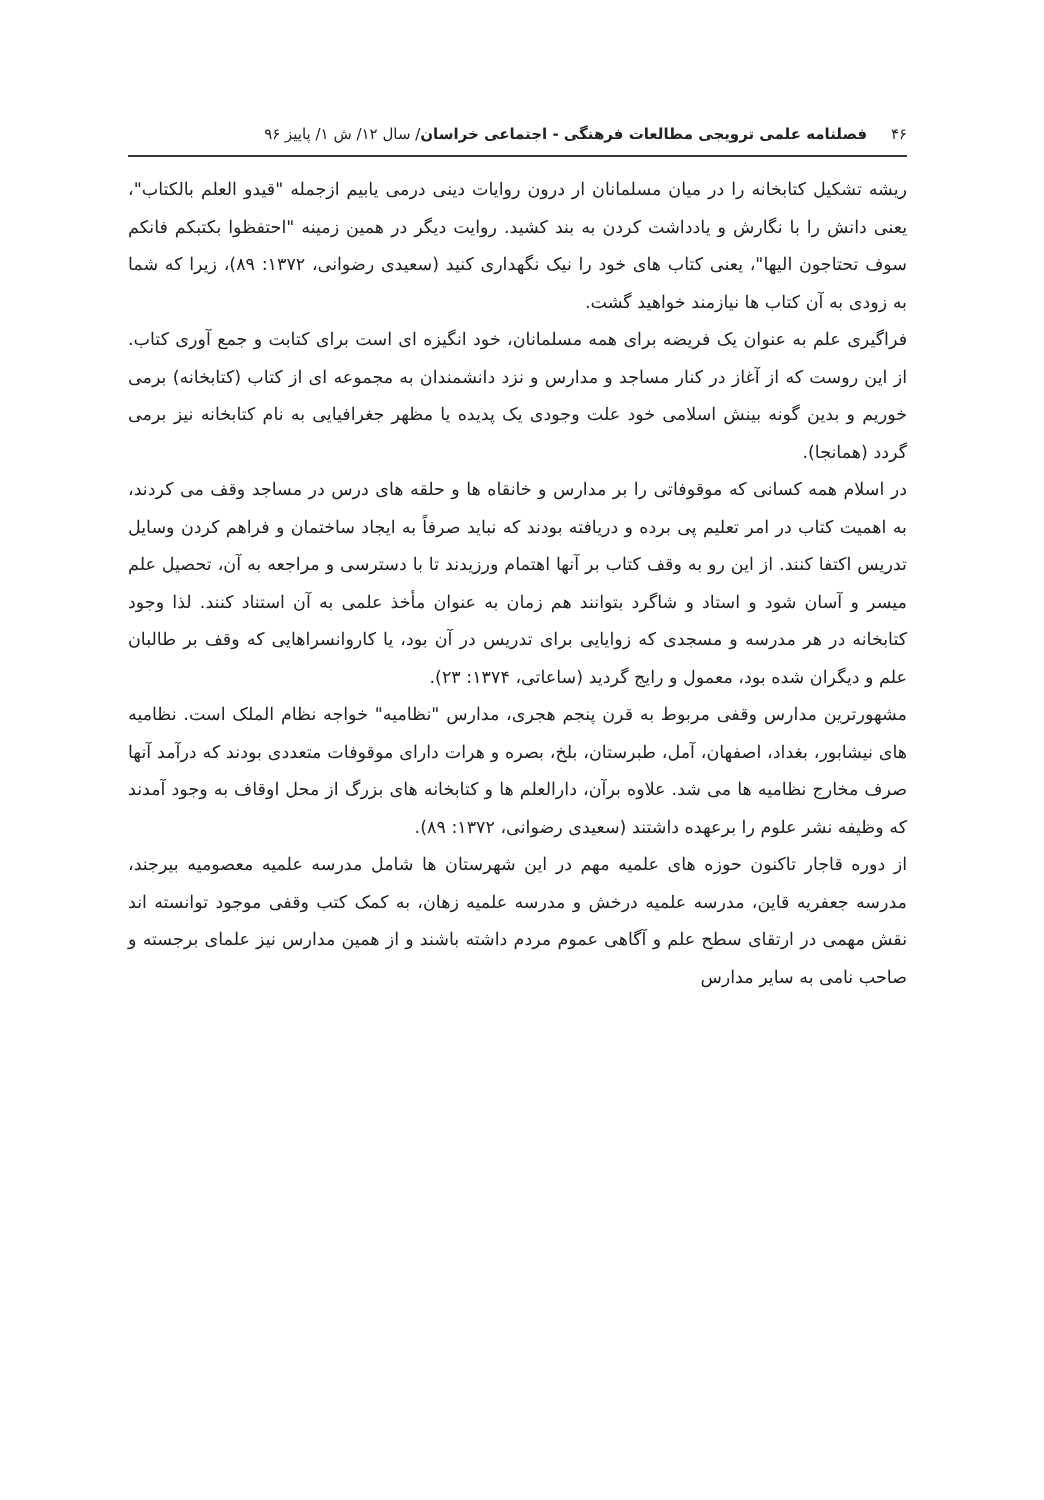۴۶ فصلنامه علمی ترویجی مطالعات فرهنگی - اجتماعی خراسان/ سال ۱۲/ ش ۱/ پاییز ۹۶
ریشه تشکیل کتابخانه را در میان مسلمانان ار درون روایات دینی درمی یابیم ازجمله "قیدو العلم بالکتاب"، یعنی دانش را با نگارش و یادداشت کردن به بند کشید. روایت دیگر در همین زمینه "احتفظوا بکتبکم فانکم سوف تحتاجون الیها"، یعنی کتاب های خود را نیک نگهداری کنید (سعیدی رضوانی، ۱۳۷۲: ۸۹)، زیرا که شما به زودی به آن کتاب ها نیازمند خواهید گشت.
فراگیری علم به عنوان یک فریضه برای همه مسلمانان، خود انگیزه ای است برای کتابت و جمع آوری کتاب. از این روست که از آغاز در کنار مساجد و مدارس و نزد دانشمندان به مجموعه ای از کتاب (کتابخانه) برمی خوریم و بدین گونه بینش اسلامی خود علت وجودی یک پدیده یا مظهر جغرافیایی به نام کتابخانه نیز برمی گردد (همانجا).
در اسلام همه کسانی که موقوفاتی را بر مدارس و خانقاه ها و حلقه های درس در مساجد وقف می کردند، به اهمیت کتاب در امر تعلیم پی برده و دریافته بودند که نباید صرفاً به ایجاد ساختمان و فراهم کردن وسایل تدریس اکتفا کنند. از این رو به وقف کتاب بر آنها اهتمام ورزیدند تا با دسترسی و مراجعه به آن، تحصیل علم میسر و آسان شود و استاد و شاگرد بتوانند هم زمان به عنوان مأخذ علمی به آن استناد کنند. لذا وجود کتابخانه در هر مدرسه و مسجدی که زوایایی برای تدریس در آن بود، یا کاروانسراهایی که وقف بر طالبان علم و دیگران شده بود، معمول و رایج گردید (ساعاتی، ۱۳۷۴: ۲۳).
مشهورترین مدارس وقفی مربوط به قرن پنجم هجری، مدارس "نظامیه" خواجه نظام الملک است. نظامیه های نیشابور، بغداد، اصفهان، آمل، طبرستان، بلخ، بصره و هرات دارای موقوفات متعددی بودند که درآمد آنها صرف مخارج نظامیه ها می شد. علاوه برآن، دارالعلم ها و کتابخانه های بزرگ از محل اوقاف به وجود آمدند که وظیفه نشر علوم را برعهده داشتند (سعیدی رضوانی، ۱۳۷۲: ۸۹).
از دوره قاجار تاکنون حوزه های علمیه مهم در این شهرستان ها شامل مدرسه علمیه معصومیه بیرجند، مدرسه جعفریه قاین، مدرسه علمیه درخش و مدرسه علمیه زهان، به کمک کتب وقفی موجود توانسته اند نقش مهمی در ارتقای سطح علم و آگاهی عموم مردم داشته باشند و از همین مدارس نیز علمای برجسته و صاحب نامی به سایر مدارس